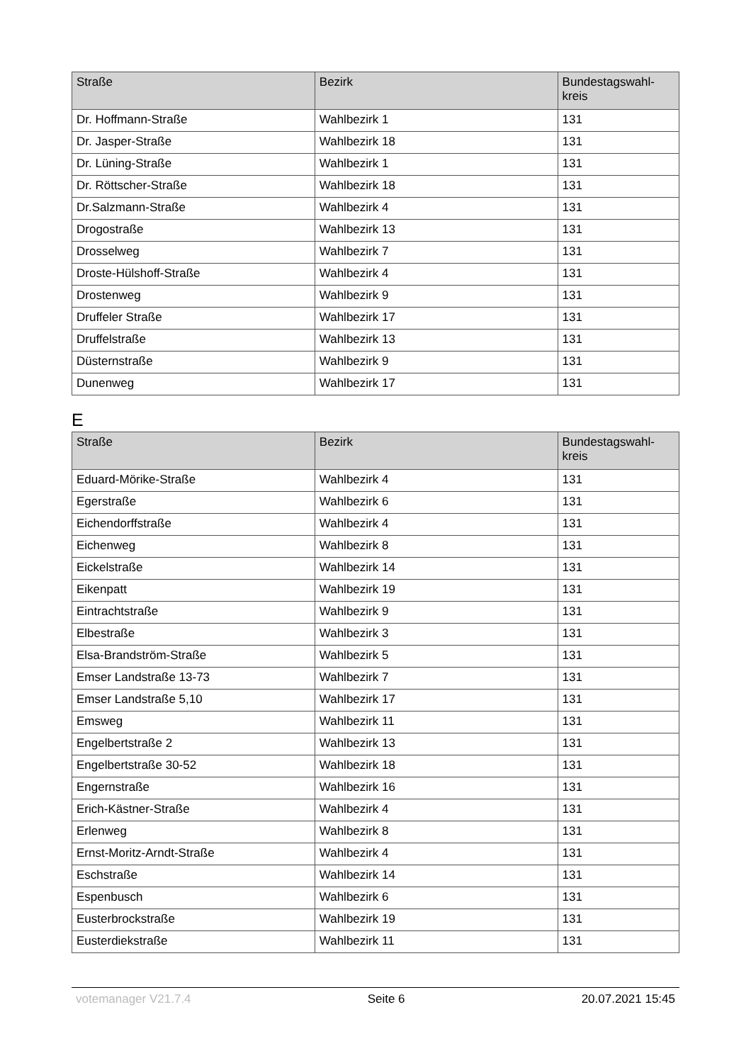| Straße | Bezirk | Bundestagswahl- kreis |
| --- | --- | --- |
| Dr. Hoffmann-Straße | Wahlbezirk 1 | 131 |
| Dr. Jasper-Straße | Wahlbezirk 18 | 131 |
| Dr. Lüning-Straße | Wahlbezirk 1 | 131 |
| Dr. Röttscher-Straße | Wahlbezirk 18 | 131 |
| Dr.Salzmann-Straße | Wahlbezirk 4 | 131 |
| Drogostraße | Wahlbezirk 13 | 131 |
| Drosselweg | Wahlbezirk 7 | 131 |
| Droste-Hülshoff-Straße | Wahlbezirk 4 | 131 |
| Drostenweg | Wahlbezirk 9 | 131 |
| Druffeler Straße | Wahlbezirk 17 | 131 |
| Druffelstraße | Wahlbezirk 13 | 131 |
| Düsternstraße | Wahlbezirk 9 | 131 |
| Dunenweg | Wahlbezirk 17 | 131 |
E
| Straße | Bezirk | Bundestagswahl- kreis |
| --- | --- | --- |
| Eduard-Mörike-Straße | Wahlbezirk 4 | 131 |
| Egerstraße | Wahlbezirk 6 | 131 |
| Eichendorffstraße | Wahlbezirk 4 | 131 |
| Eichenweg | Wahlbezirk 8 | 131 |
| Eickelstraße | Wahlbezirk 14 | 131 |
| Eikenpatt | Wahlbezirk 19 | 131 |
| Eintrachtstraße | Wahlbezirk 9 | 131 |
| Elbestraße | Wahlbezirk 3 | 131 |
| Elsa-Brandström-Straße | Wahlbezirk 5 | 131 |
| Emser Landstraße 13-73 | Wahlbezirk 7 | 131 |
| Emser Landstraße 5,10 | Wahlbezirk 17 | 131 |
| Emsweg | Wahlbezirk 11 | 131 |
| Engelbertstraße 2 | Wahlbezirk 13 | 131 |
| Engelbertstraße 30-52 | Wahlbezirk 18 | 131 |
| Engernstraße | Wahlbezirk 16 | 131 |
| Erich-Kästner-Straße | Wahlbezirk 4 | 131 |
| Erlenweg | Wahlbezirk 8 | 131 |
| Ernst-Moritz-Arndt-Straße | Wahlbezirk 4 | 131 |
| Eschstraße | Wahlbezirk 14 | 131 |
| Espenbusch | Wahlbezirk 6 | 131 |
| Eusterbrockstraße | Wahlbezirk 19 | 131 |
| Eusterdiekstraße | Wahlbezirk 11 | 131 |
votemanager V21.7.4 Seite 6 20.07.2021 15:45